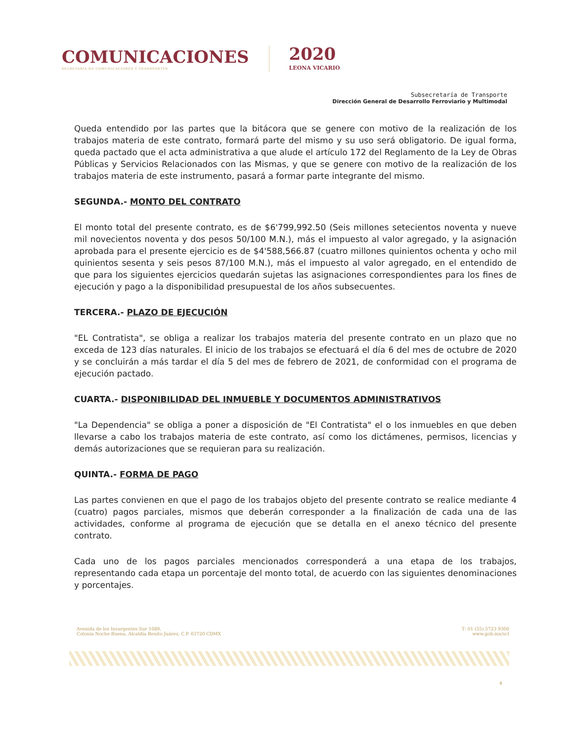COMUNICACIONES
SECRETARÍA DE COMUNICACIONES Y TRANSPORTES
2020
LEONA VICARIO
Subsecretaría de Transporte
Dirección General de Desarrollo Ferroviario y Multimodal
Queda entendido por las partes que la bitácora que se genere con motivo de la realización de los trabajos materia de este contrato, formará parte del mismo y su uso será obligatorio. De igual forma, queda pactado que el acta administrativa a que alude el artículo 172 del Reglamento de la Ley de Obras Públicas y Servicios Relacionados con las Mismas, y que se genere con motivo de la realización de los trabajos materia de este instrumento, pasará a formar parte integrante del mismo.
SEGUNDA.- MONTO DEL CONTRATO
El monto total del presente contrato, es de $6'799,992.50 (Seis millones setecientos noventa y nueve mil novecientos noventa y dos pesos 50/100 M.N.), más el impuesto al valor agregado, y la asignación aprobada para el presente ejercicio es de $4'588,566.87 (cuatro millones quinientos ochenta y ocho mil quinientos sesenta y seis pesos 87/100 M.N.), más el impuesto al valor agregado, en el entendido de que para los siguientes ejercicios quedarán sujetas las asignaciones correspondientes para los fines de ejecución y pago a la disponibilidad presupuestal de los años subsecuentes.
TERCERA.- PLAZO DE EJECUCIÓN
"EL Contratista", se obliga a realizar los trabajos materia del presente contrato en un plazo que no exceda de 123 días naturales. El inicio de los trabajos se efectuará el día 6 del mes de octubre de 2020 y se concluirán a más tardar el día 5 del mes de febrero de 2021, de conformidad con el programa de ejecución pactado.
CUARTA.- DISPONIBILIDAD DEL INMUEBLE Y DOCUMENTOS ADMINISTRATIVOS
"La Dependencia" se obliga a poner a disposición de "El Contratista" el o los inmuebles en que deben llevarse a cabo los trabajos materia de este contrato, así como los dictámenes, permisos, licencias y demás autorizaciones que se requieran para su realización.
QUINTA.- FORMA DE PAGO
Las partes convienen en que el pago de los trabajos objeto del presente contrato se realice mediante 4 (cuatro) pagos parciales, mismos que deberán corresponder a la finalización de cada una de las actividades, conforme al programa de ejecución que se detalla en el anexo técnico del presente contrato.
Cada uno de los pagos parciales mencionados corresponderá a una etapa de los trabajos, representando cada etapa un porcentaje del monto total, de acuerdo con las siguientes denominaciones y porcentajes.
Avenida de los Insurgentes Sur 1089,
Colonia Noche Buena, Alcaldía Benito Juárez, C.P. 03720 CDMX
T: 01 (55) 5723 9300
www.gob.mx/sct
4